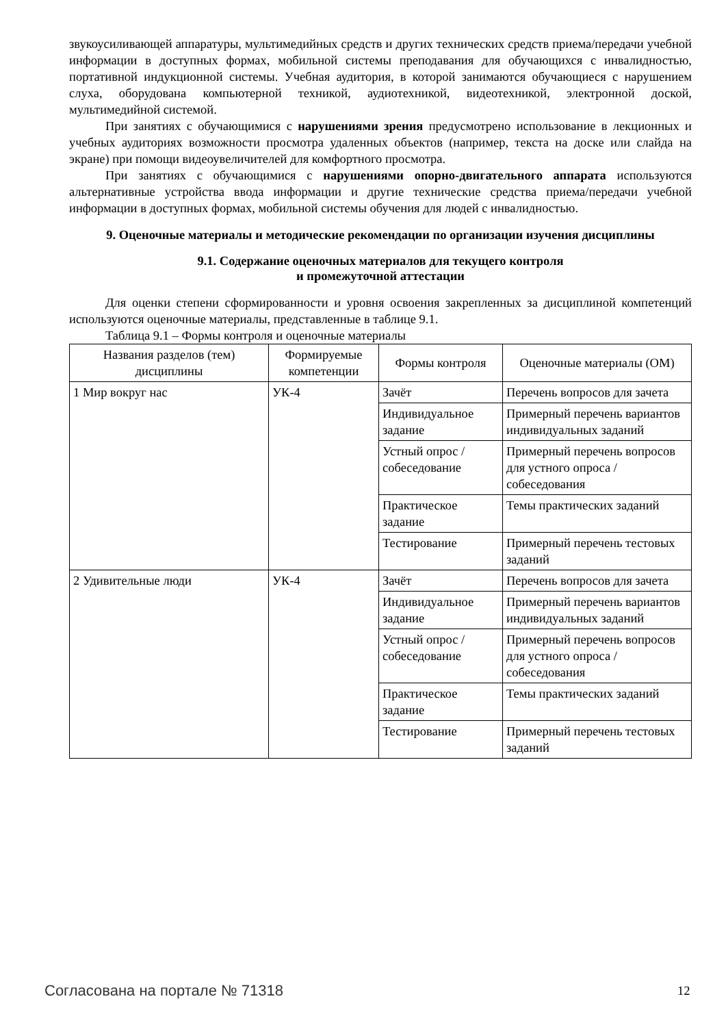звукоусиливающей аппаратуры, мультимедийных средств и других технических средств приема/передачи учебной информации в доступных формах, мобильной системы преподавания для обучающихся с инвалидностью, портативной индукционной системы. Учебная аудитория, в которой занимаются обучающиеся с нарушением слуха, оборудована компьютерной техникой, аудиотехникой, видеотехникой, электронной доской, мультимедийной системой.
При занятиях с обучающимися с нарушениями зрения предусмотрено использование в лекционных и учебных аудиториях возможности просмотра удаленных объектов (например, текста на доске или слайда на экране) при помощи видеоувеличителей для комфортного просмотра.
При занятиях с обучающимися с нарушениями опорно-двигательного аппарата используются альтернативные устройства ввода информации и другие технические средства приема/передачи учебной информации в доступных формах, мобильной системы обучения для людей с инвалидностью.
9. Оценочные материалы и методические рекомендации по организации изучения дисциплины
9.1. Содержание оценочных материалов для текущего контроля
и промежуточной аттестации
Для оценки степени сформированности и уровня освоения закрепленных за дисциплиной компетенций используются оценочные материалы, представленные в таблице 9.1.
Таблица 9.1 – Формы контроля и оценочные материалы
| Названия разделов (тем) дисциплины | Формируемые компетенции | Формы контроля | Оценочные материалы (ОМ) |
| --- | --- | --- | --- |
| 1 Мир вокруг нас | УК-4 | Зачёт | Перечень вопросов для зачета |
| | | Индивидуальное задание | Примерный перечень вариантов индивидуальных заданий |
| | | Устный опрос / собеседование | Примерный перечень вопросов для устного опроса / собеседования |
| | | Практическое задание | Темы практических заданий |
| | | Тестирование | Примерный перечень тестовых заданий |
| 2 Удивительные люди | УК-4 | Зачёт | Перечень вопросов для зачета |
| | | Индивидуальное задание | Примерный перечень вариантов индивидуальных заданий |
| | | Устный опрос / собеседование | Примерный перечень вопросов для устного опроса / собеседования |
| | | Практическое задание | Темы практических заданий |
| | | Тестирование | Примерный перечень тестовых заданий |
Согласована на портале № 71318 12